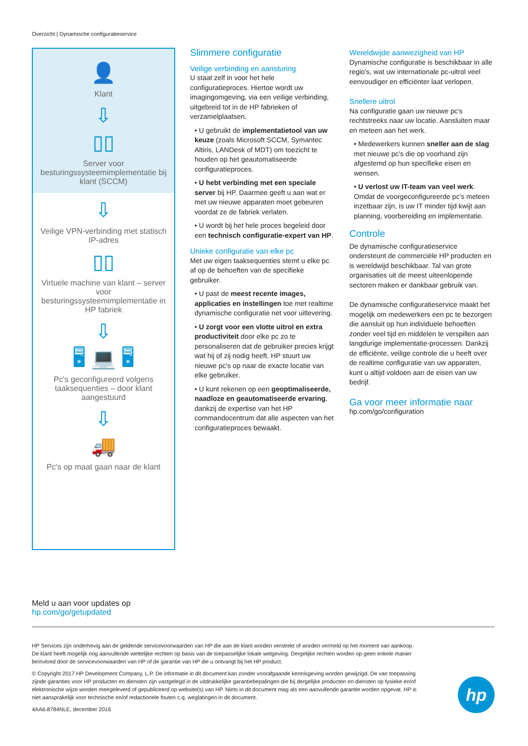Overzicht | Dynamische configuratieservice
👤
Klant
⇩
▯▯
Server voor besturingssysteemimplementatie bij klant (SCCM)
⇩
Veilige VPN-verbinding met statisch IP-adres
▯▯
Virtuele machine van klant – server voor besturingssysteemimplementatie in HP fabriek
⇩
🖥 💻 🖥
Pc's geconfigureerd volgens taaksequenties – door klant aangestuurd
⇩
🚚
Pc's op maat gaan naar de klant
Slimmere configuratie
Veilige verbinding en aansturing
U staat zelf in voor het hele configuratieproces. Hiertoe wordt uw imagingomgeving, via een veilige verbinding, uitgebreid tot in de HP fabrieken of verzamelplaatsen.
• U gebruikt de implementatietool van uw keuze (zoals Microsoft SCCM, Symantec Altiris, LANDesk of MDT) om toezicht te houden op het geautomatiseerde configuratieproces.
• U hebt verbinding met een speciale server bij HP. Daarmee geeft u aan wat er met uw nieuwe apparaten moet gebeuren voordat ze de fabriek verlaten.
• U wordt bij het hele proces begeleid door een technisch configuratie-expert van HP.
Unieke configuratie van elke pc
Met uw eigen taaksequenties stemt u elke pc af op de behoeften van de specifieke gebruiker.
• U past de meest recente images, applicaties en instellingen toe met realtime dynamische configuratie net voor uitlevering.
• U zorgt voor een vlotte uitrol en extra productiviteit door elke pc zo te personaliseren dat de gebruiker precies krijgt wat hij of zij nodig heeft. HP stuurt uw nieuwe pc's op naar de exacte locatie van elke gebruiker.
• U kunt rekenen op een geoptimaliseerde, naadloze en geautomatiseerde ervaring, dankzij de expertise van het HP commandocentrum dat alle aspecten van het configuratieproces bewaakt.
Wereldwijde aanwezigheid van HP
Dynamische configuratie is beschikbaar in alle regio's, wat uw internationale pc-uitrol veel eenvoudiger en efficiënter laat verlopen.
Snellere uitrol
Na configuratie gaan uw nieuwe pc's rechtstreeks naar uw locatie. Aansluiten maar en meteen aan het werk.
• Medewerkers kunnen sneller aan de slag met nieuwe pc's die op voorhand zijn afgestemd op hun specifieke eisen en wensen.
• U verlost uw IT-team van veel werk. Omdat de voorgeconfigureerde pc's meteen inzetbaar zijn, is uw IT minder tijd kwijt aan planning, voorbereiding en implementatie.
Controle
De dynamische configuratieservice ondersteunt de commerciële HP producten en is wereldwijd beschikbaar. Tal van grote organisaties uit de meest uiteenlopende sectoren maken er dankbaar gebruik van.
De dynamische configuratieservice maakt het mogelijk om medewerkers een pc te bezorgen die aansluit op hun individuele behoeften zonder veel tijd en middelen te verspillen aan langdurige implementatie-processen. Dankzij de efficiënte, veilige controle die u heeft over de realtime configuratie van uw apparaten, kunt u altijd voldoen aan de eisen van uw bedrijf.
Ga voor meer informatie naar
hp.com/go/configuration
Meld u aan voor updates op
hp.com/go/getupdated
HP Services zijn onderhevig aan de geldende servicevoorwaarden van HP die aan de klant worden verstrekt of worden vermeld op het moment van aankoop. De klant heeft mogelijk nog aanvullende wettelijke rechten op basis van de toepasselijke lokale wetgeving. Dergelijke rechten worden op geen enkele manier beïnvloed door de servicevoorwaarden van HP of de garantie van HP die u ontvangt bij het HP product.
© Copyright 2017 HP Development Company, L.P. De informatie in dit document kan zonder voorafgaande kennisgeving worden gewijzigd. De van toepassing zijnde garanties voor HP producten en diensten zijn vastgelegd in de uitdrukkelijke garantiebepalingen die bij dergelijke producten en diensten op fysieke en/of elektronische wijze worden meegeleverd of gepubliceerd op website(s) van HP. Niets in dit document mag als een aanvullende garantie worden opgevat. HP is niet aansprakelijk voor technische en/of redactionele fouten c.q. weglatingen in dit document.
4AA6-8784NLE, december 2016
hp